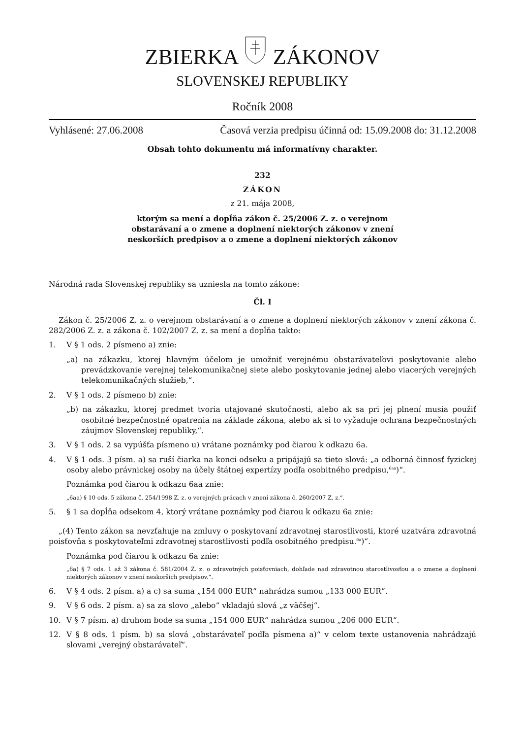ZBIERKA ZÁKONOV
SLOVENSKEJ REPUBLIKY
Ročník 2008
Vyhlásené: 27.06.2008 Časová verzia predpisu účinná od: 15.09.2008 do: 31.12.2008
Obsah tohto dokumentu má informatívny charakter.
232
ZÁKON
z 21. mája 2008,
ktorým sa mení a dopĺňa zákon č. 25/2006 Z. z. o verejnom
obstarávaní a o zmene a doplnení niektorých zákonov v znení
neskorších predpisov a o zmene a doplnení niektorých zákonov
Národná rada Slovenskej republiky sa uzniesla na tomto zákone:
Čl. I
Zákon č. 25/2006 Z. z. o verejnom obstarávaní a o zmene a doplnení niektorých zákonov v znení zákona č. 282/2006 Z. z. a zákona č. 102/2007 Z. z. sa mení a dopĺňa takto:
1. V § 1 ods. 2 písmeno a) znie:
„a) na zákazku, ktorej hlavným účelom je umožniť verejnému obstarávateľovi poskytovanie alebo prevádzkovanie verejnej telekomunikačnej siete alebo poskytovanie jednej alebo viacerých verejných telekomunikačných služieb,“.
2. V § 1 ods. 2 písmeno b) znie:
„b) na zákazku, ktorej predmet tvoria utajované skutočnosti, alebo ak sa pri jej plnení musia použiť osobitné bezpečnostné opatrenia na základe zákona, alebo ak si to vyžaduje ochrana bezpečnostných záujmov Slovenskej republiky,“.
3. V § 1 ods. 2 sa vypúšťa písmeno u) vrátane poznámky pod čiarou k odkazu 6a.
4. V § 1 ods. 3 písm. a) sa ruší čiarka na konci odseku a pripájajú sa tieto slová: „a odborná činnosť fyzickej osoby alebo právnickej osoby na účely štátnej expertízy podľa osobitného predpisu,<sup>6aa</sup>)“.
Poznámka pod čiarou k odkazu 6aa znie:
„6aa) § 10 ods. 5 zákona č. 254/1998 Z. z. o verejných prácach v znení zákona č. 260/2007 Z. z.“.
5. § 1 sa dopĺňa odsekom 4, ktorý vrátane poznámky pod čiarou k odkazu 6a znie:
„(4) Tento zákon sa nevzťahuje na zmluvy o poskytovaní zdravotnej starostlivosti, ktoré uzatvára zdravotná poisťovňa s poskytovateľmi zdravotnej starostlivosti podľa osobitného predpisu.<sup>6a</sup>)“.
Poznámka pod čiarou k odkazu 6a znie:
„6a) § 7 ods. 1 až 3 zákona č. 581/2004 Z. z. o zdravotných poisťovniach, dohľade nad zdravotnou starostlivosťou a o zmene a doplnení niektorých zákonov v znení neskorších predpisov.“.
6. V § 4 ods. 2 písm. a) a c) sa suma „154 000 EUR“ nahrádza sumou „133 000 EUR“.
9. V § 6 ods. 2 písm. a) sa za slovo „alebo“ vkladajú slová „z väčšej“.
10. V § 7 písm. a) druhom bode sa suma „154 000 EUR“ nahrádza sumou „206 000 EUR“.
12. V § 8 ods. 1 písm. b) sa slová „obstarávateľ podľa písmena a)“ v celom texte ustanovenia nahrádzajú slovami „verejný obstarávateľ“.